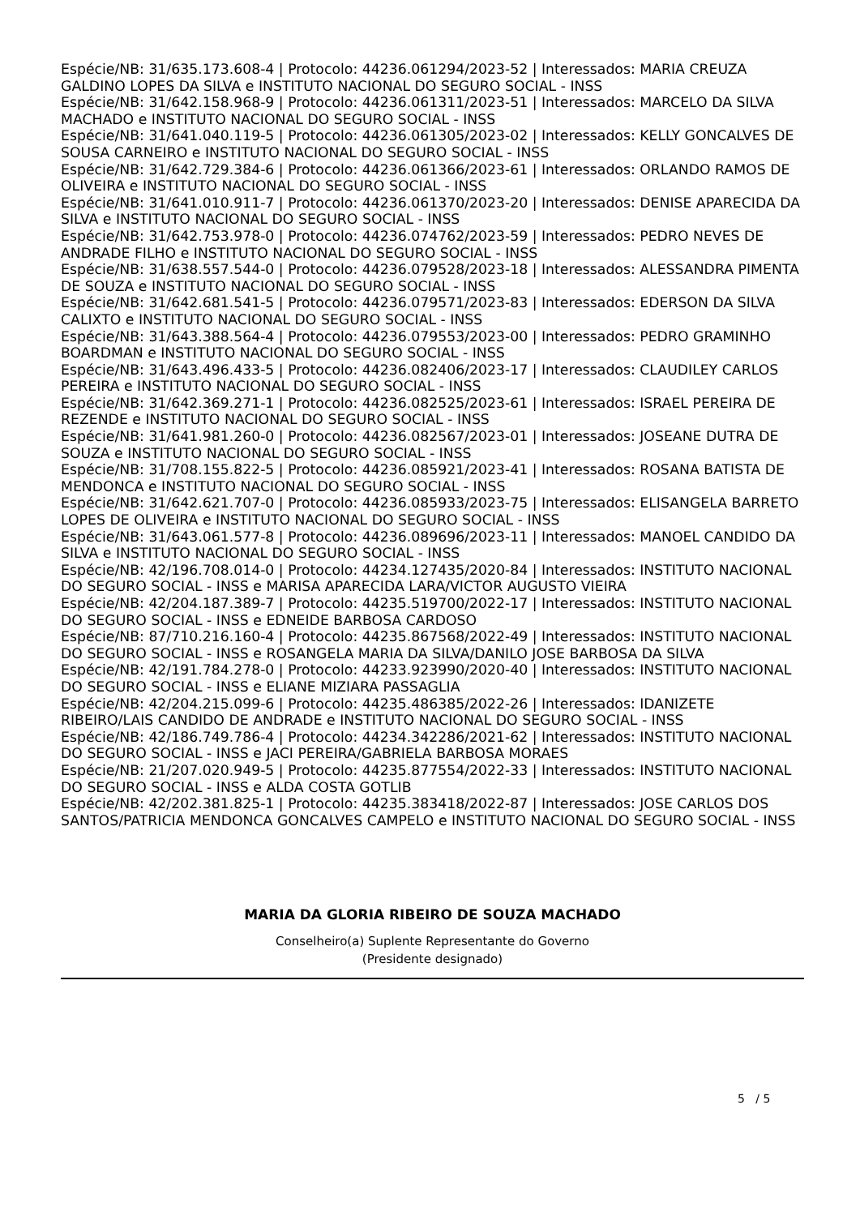Espécie/NB: 31/635.173.608-4 | Protocolo: 44236.061294/2023-52 | Interessados: MARIA CREUZA GALDINO LOPES DA SILVA e INSTITUTO NACIONAL DO SEGURO SOCIAL - INSS
Espécie/NB: 31/642.158.968-9 | Protocolo: 44236.061311/2023-51 | Interessados: MARCELO DA SILVA MACHADO e INSTITUTO NACIONAL DO SEGURO SOCIAL - INSS
Espécie/NB: 31/641.040.119-5 | Protocolo: 44236.061305/2023-02 | Interessados: KELLY GONCALVES DE SOUSA CARNEIRO e INSTITUTO NACIONAL DO SEGURO SOCIAL - INSS
Espécie/NB: 31/642.729.384-6 | Protocolo: 44236.061366/2023-61 | Interessados: ORLANDO RAMOS DE OLIVEIRA e INSTITUTO NACIONAL DO SEGURO SOCIAL - INSS
Espécie/NB: 31/641.010.911-7 | Protocolo: 44236.061370/2023-20 | Interessados: DENISE APARECIDA DA SILVA e INSTITUTO NACIONAL DO SEGURO SOCIAL - INSS
Espécie/NB: 31/642.753.978-0 | Protocolo: 44236.074762/2023-59 | Interessados: PEDRO NEVES DE ANDRADE FILHO e INSTITUTO NACIONAL DO SEGURO SOCIAL - INSS
Espécie/NB: 31/638.557.544-0 | Protocolo: 44236.079528/2023-18 | Interessados: ALESSANDRA PIMENTA DE SOUZA e INSTITUTO NACIONAL DO SEGURO SOCIAL - INSS
Espécie/NB: 31/642.681.541-5 | Protocolo: 44236.079571/2023-83 | Interessados: EDERSON DA SILVA CALIXTO e INSTITUTO NACIONAL DO SEGURO SOCIAL - INSS
Espécie/NB: 31/643.388.564-4 | Protocolo: 44236.079553/2023-00 | Interessados: PEDRO GRAMINHO BOARDMAN e INSTITUTO NACIONAL DO SEGURO SOCIAL - INSS
Espécie/NB: 31/643.496.433-5 | Protocolo: 44236.082406/2023-17 | Interessados: CLAUDILEY CARLOS PEREIRA e INSTITUTO NACIONAL DO SEGURO SOCIAL - INSS
Espécie/NB: 31/642.369.271-1 | Protocolo: 44236.082525/2023-61 | Interessados: ISRAEL PEREIRA DE REZENDE e INSTITUTO NACIONAL DO SEGURO SOCIAL - INSS
Espécie/NB: 31/641.981.260-0 | Protocolo: 44236.082567/2023-01 | Interessados: JOSEANE DUTRA DE SOUZA e INSTITUTO NACIONAL DO SEGURO SOCIAL - INSS
Espécie/NB: 31/708.155.822-5 | Protocolo: 44236.085921/2023-41 | Interessados: ROSANA BATISTA DE MENDONCA e INSTITUTO NACIONAL DO SEGURO SOCIAL - INSS
Espécie/NB: 31/642.621.707-0 | Protocolo: 44236.085933/2023-75 | Interessados: ELISANGELA BARRETO LOPES DE OLIVEIRA e INSTITUTO NACIONAL DO SEGURO SOCIAL - INSS
Espécie/NB: 31/643.061.577-8 | Protocolo: 44236.089696/2023-11 | Interessados: MANOEL CANDIDO DA SILVA e INSTITUTO NACIONAL DO SEGURO SOCIAL - INSS
Espécie/NB: 42/196.708.014-0 | Protocolo: 44234.127435/2020-84 | Interessados: INSTITUTO NACIONAL DO SEGURO SOCIAL - INSS e MARISA APARECIDA LARA/VICTOR AUGUSTO VIEIRA
Espécie/NB: 42/204.187.389-7 | Protocolo: 44235.519700/2022-17 | Interessados: INSTITUTO NACIONAL DO SEGURO SOCIAL - INSS e EDNEIDE BARBOSA CARDOSO
Espécie/NB: 87/710.216.160-4 | Protocolo: 44235.867568/2022-49 | Interessados: INSTITUTO NACIONAL DO SEGURO SOCIAL - INSS e ROSANGELA MARIA DA SILVA/DANILO JOSE BARBOSA DA SILVA
Espécie/NB: 42/191.784.278-0 | Protocolo: 44233.923990/2020-40 | Interessados: INSTITUTO NACIONAL DO SEGURO SOCIAL - INSS e ELIANE MIZIARA PASSAGLIA
Espécie/NB: 42/204.215.099-6 | Protocolo: 44235.486385/2022-26 | Interessados: IDANIZETE RIBEIRO/LAIS CANDIDO DE ANDRADE e INSTITUTO NACIONAL DO SEGURO SOCIAL - INSS
Espécie/NB: 42/186.749.786-4 | Protocolo: 44234.342286/2021-62 | Interessados: INSTITUTO NACIONAL DO SEGURO SOCIAL - INSS e JACI PEREIRA/GABRIELA BARBOSA MORAES
Espécie/NB: 21/207.020.949-5 | Protocolo: 44235.877554/2022-33 | Interessados: INSTITUTO NACIONAL DO SEGURO SOCIAL - INSS e ALDA COSTA GOTLIB
Espécie/NB: 42/202.381.825-1 | Protocolo: 44235.383418/2022-87 | Interessados: JOSE CARLOS DOS SANTOS/PATRICIA MENDONCA GONCALVES CAMPELO e INSTITUTO NACIONAL DO SEGURO SOCIAL - INSS
MARIA DA GLORIA RIBEIRO DE SOUZA MACHADO
Conselheiro(a) Suplente Representante do Governo
(Presidente designado)
5 / 5